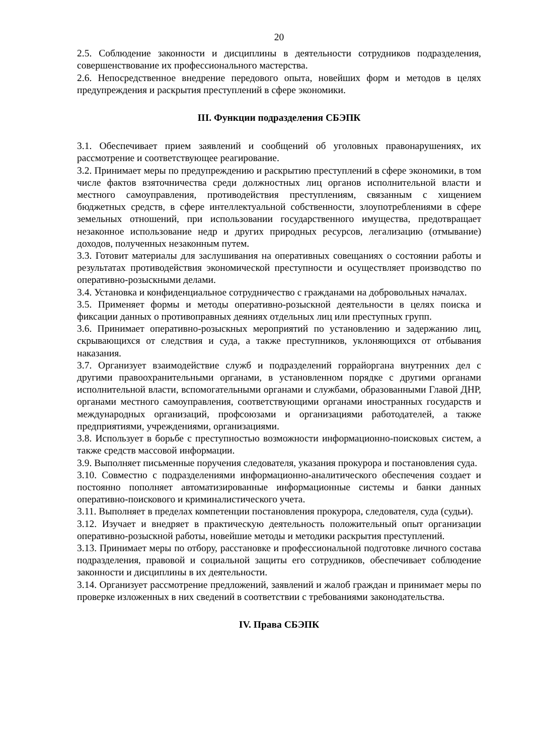20
2.5. Соблюдение законности и дисциплины в деятельности сотрудников подразделения, совершенствование их профессионального мастерства.
2.6. Непосредственное внедрение передового опыта, новейших форм и методов в целях предупреждения и раскрытия преступлений в сфере экономики.
III. Функции подразделения СБЭПК
3.1. Обеспечивает прием заявлений и сообщений об уголовных правонарушениях, их рассмотрение и соответствующее реагирование.
3.2. Принимает меры по предупреждению и раскрытию преступлений в сфере экономики, в том числе фактов взяточничества среди должностных лиц органов исполнительной власти и местного самоуправления, противодействия преступлениям, связанным с хищением бюджетных средств, в сфере интеллектуальной собственности, злоупотреблениями в сфере земельных отношений, при использовании государственного имущества, предотвращает незаконное использование недр и других природных ресурсов, легализацию (отмывание) доходов, полученных незаконным путем.
3.3. Готовит материалы для заслушивания на оперативных совещаниях о состоянии работы и результатах противодействия экономической преступности и осуществляет производство по оперативно-розыскными делами.
3.4. Установка и конфиденциальное сотрудничество с гражданами на добровольных началах.
3.5. Применяет формы и методы оперативно-розыскной деятельности в целях поиска и фиксации данных о противоправных деяниях отдельных лиц или преступных групп.
3.6. Принимает оперативно-розыскных мероприятий по установлению и задержанию лиц, скрывающихся от следствия и суда, а также преступников, уклоняющихся от отбывания наказания.
3.7. Организует взаимодействие служб и подразделений горрайоргана внутренних дел с другими правоохранительными органами, в установленном порядке с другими органами исполнительной власти, вспомогательными органами и службами, образованными Главой ДНР, органами местного самоуправления, соответствующими органами иностранных государств и международных организаций, профсоюзами и организациями работодателей, а также предприятиями, учреждениями, организациями.
3.8. Использует в борьбе с преступностью возможности информационно-поисковых систем, а также средств массовой информации.
3.9. Выполняет письменные поручения следователя, указания прокурора и постановления суда.
3.10. Совместно с подразделениями информационно-аналитического обеспечения создает и постоянно пополняет автоматизированные информационные системы и банки данных оперативно-поискового и криминалистического учета.
3.11. Выполняет в пределах компетенции постановления прокурора, следователя, суда (судьи).
3.12. Изучает и внедряет в практическую деятельность положительный опыт организации оперативно-розыскной работы, новейшие методы и методики раскрытия преступлений.
3.13. Принимает меры по отбору, расстановке и профессиональной подготовке личного состава подразделения, правовой и социальной защиты его сотрудников, обеспечивает соблюдение законности и дисциплины в их деятельности.
3.14. Организует рассмотрение предложений, заявлений и жалоб граждан и принимает меры по проверке изложенных в них сведений в соответствии с требованиями законодательства.
IV. Права СБЭПК